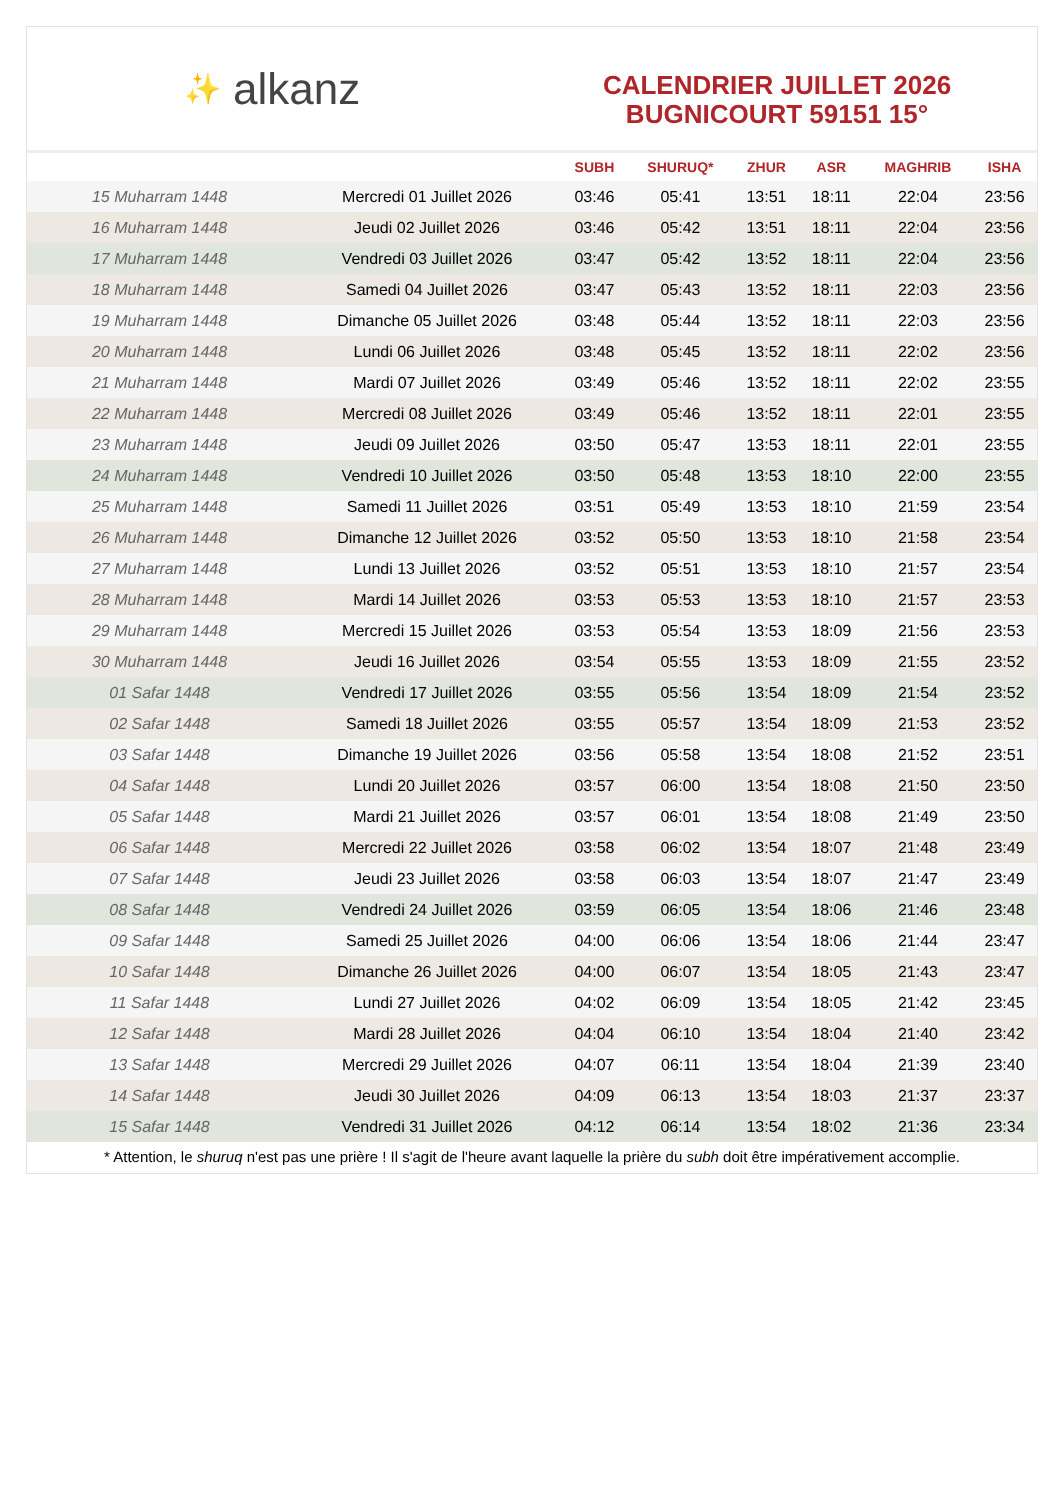✨ alkanz
CALENDRIER JUILLET 2026
BUGNICOURT 59151 15°
| | | SUBH | SHURUQ* | ZHUR | ASR | MAGHRIB | ISHA |
| --- | --- | --- | --- | --- | --- | --- | --- |
| 15 Muharram 1448 | Mercredi 01 Juillet 2026 | 03:46 | 05:41 | 13:51 | 18:11 | 22:04 | 23:56 |
| 16 Muharram 1448 | Jeudi 02 Juillet 2026 | 03:46 | 05:42 | 13:51 | 18:11 | 22:04 | 23:56 |
| 17 Muharram 1448 | Vendredi 03 Juillet 2026 | 03:47 | 05:42 | 13:52 | 18:11 | 22:04 | 23:56 |
| 18 Muharram 1448 | Samedi 04 Juillet 2026 | 03:47 | 05:43 | 13:52 | 18:11 | 22:03 | 23:56 |
| 19 Muharram 1448 | Dimanche 05 Juillet 2026 | 03:48 | 05:44 | 13:52 | 18:11 | 22:03 | 23:56 |
| 20 Muharram 1448 | Lundi 06 Juillet 2026 | 03:48 | 05:45 | 13:52 | 18:11 | 22:02 | 23:56 |
| 21 Muharram 1448 | Mardi 07 Juillet 2026 | 03:49 | 05:46 | 13:52 | 18:11 | 22:02 | 23:55 |
| 22 Muharram 1448 | Mercredi 08 Juillet 2026 | 03:49 | 05:46 | 13:52 | 18:11 | 22:01 | 23:55 |
| 23 Muharram 1448 | Jeudi 09 Juillet 2026 | 03:50 | 05:47 | 13:53 | 18:11 | 22:01 | 23:55 |
| 24 Muharram 1448 | Vendredi 10 Juillet 2026 | 03:50 | 05:48 | 13:53 | 18:10 | 22:00 | 23:55 |
| 25 Muharram 1448 | Samedi 11 Juillet 2026 | 03:51 | 05:49 | 13:53 | 18:10 | 21:59 | 23:54 |
| 26 Muharram 1448 | Dimanche 12 Juillet 2026 | 03:52 | 05:50 | 13:53 | 18:10 | 21:58 | 23:54 |
| 27 Muharram 1448 | Lundi 13 Juillet 2026 | 03:52 | 05:51 | 13:53 | 18:10 | 21:57 | 23:54 |
| 28 Muharram 1448 | Mardi 14 Juillet 2026 | 03:53 | 05:53 | 13:53 | 18:10 | 21:57 | 23:53 |
| 29 Muharram 1448 | Mercredi 15 Juillet 2026 | 03:53 | 05:54 | 13:53 | 18:09 | 21:56 | 23:53 |
| 30 Muharram 1448 | Jeudi 16 Juillet 2026 | 03:54 | 05:55 | 13:53 | 18:09 | 21:55 | 23:52 |
| 01 Safar 1448 | Vendredi 17 Juillet 2026 | 03:55 | 05:56 | 13:54 | 18:09 | 21:54 | 23:52 |
| 02 Safar 1448 | Samedi 18 Juillet 2026 | 03:55 | 05:57 | 13:54 | 18:09 | 21:53 | 23:52 |
| 03 Safar 1448 | Dimanche 19 Juillet 2026 | 03:56 | 05:58 | 13:54 | 18:08 | 21:52 | 23:51 |
| 04 Safar 1448 | Lundi 20 Juillet 2026 | 03:57 | 06:00 | 13:54 | 18:08 | 21:50 | 23:50 |
| 05 Safar 1448 | Mardi 21 Juillet 2026 | 03:57 | 06:01 | 13:54 | 18:08 | 21:49 | 23:50 |
| 06 Safar 1448 | Mercredi 22 Juillet 2026 | 03:58 | 06:02 | 13:54 | 18:07 | 21:48 | 23:49 |
| 07 Safar 1448 | Jeudi 23 Juillet 2026 | 03:58 | 06:03 | 13:54 | 18:07 | 21:47 | 23:49 |
| 08 Safar 1448 | Vendredi 24 Juillet 2026 | 03:59 | 06:05 | 13:54 | 18:06 | 21:46 | 23:48 |
| 09 Safar 1448 | Samedi 25 Juillet 2026 | 04:00 | 06:06 | 13:54 | 18:06 | 21:44 | 23:47 |
| 10 Safar 1448 | Dimanche 26 Juillet 2026 | 04:00 | 06:07 | 13:54 | 18:05 | 21:43 | 23:47 |
| 11 Safar 1448 | Lundi 27 Juillet 2026 | 04:02 | 06:09 | 13:54 | 18:05 | 21:42 | 23:45 |
| 12 Safar 1448 | Mardi 28 Juillet 2026 | 04:04 | 06:10 | 13:54 | 18:04 | 21:40 | 23:42 |
| 13 Safar 1448 | Mercredi 29 Juillet 2026 | 04:07 | 06:11 | 13:54 | 18:04 | 21:39 | 23:40 |
| 14 Safar 1448 | Jeudi 30 Juillet 2026 | 04:09 | 06:13 | 13:54 | 18:03 | 21:37 | 23:37 |
| 15 Safar 1448 | Vendredi 31 Juillet 2026 | 04:12 | 06:14 | 13:54 | 18:02 | 21:36 | 23:34 |
* Attention, le shuruq n'est pas une prière ! Il s'agit de l'heure avant laquelle la prière du subh doit être impérativement accomplie.